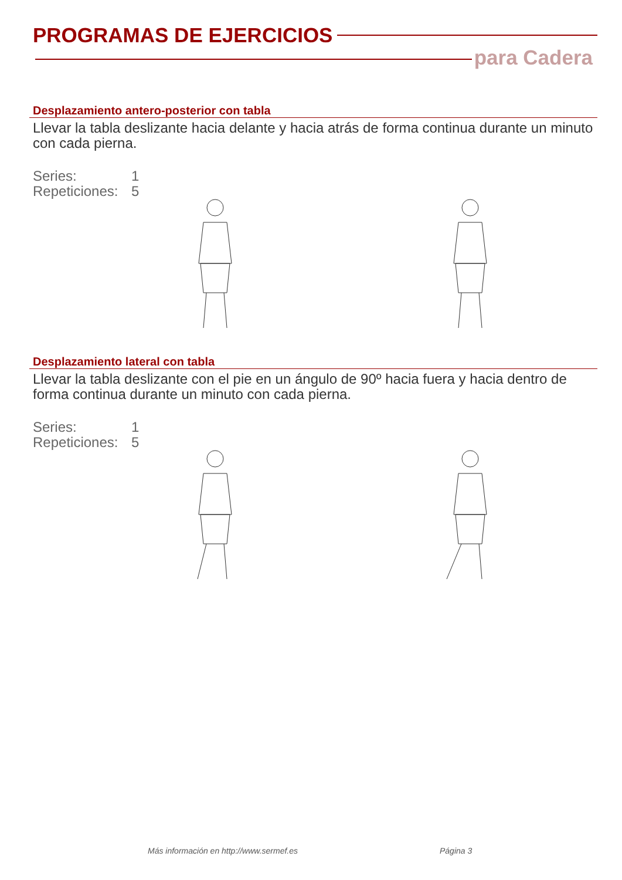PROGRAMAS DE EJERCICIOS
para Cadera
Desplazamiento antero-posterior con tabla
Llevar la tabla deslizante hacia delante y hacia atrás de forma continua durante un minuto con cada pierna.
Series: 1
Repeticiones: 5
Desplazamiento lateral con tabla
Llevar la tabla deslizante con el pie en un ángulo de 90º hacia fuera y hacia dentro de forma continua durante un minuto con cada pierna.
Series: 1
Repeticiones: 5
Más información en http://www.sermef.es
Página 3